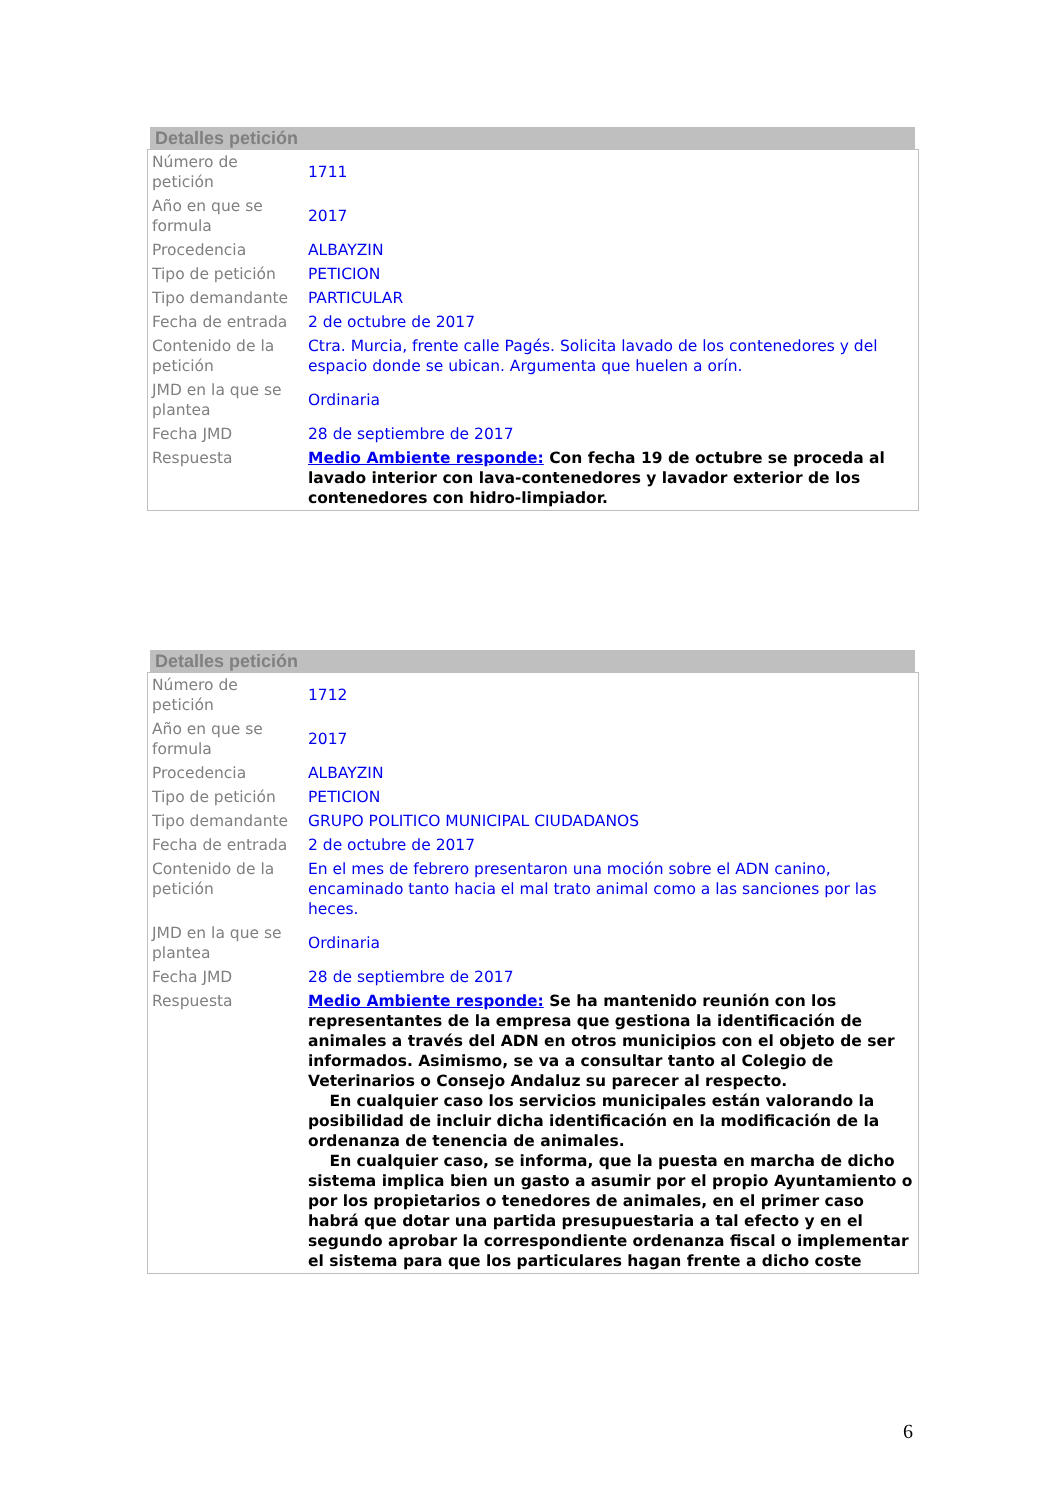Detalles petición
| Número de petición | 1711 |
| Año en que se formula | 2017 |
| Procedencia | ALBAYZIN |
| Tipo de petición | PETICION |
| Tipo demandante | PARTICULAR |
| Fecha de entrada | 2 de octubre de 2017 |
| Contenido de la petición | Ctra. Murcia, frente calle Pagés. Solicita lavado de los contenedores y del espacio donde se ubican. Argumenta que huelen a orín. |
| JMD en la que se plantea | Ordinaria |
| Fecha JMD | 28 de septiembre de 2017 |
| Respuesta | Medio Ambiente responde: Con fecha 19 de octubre se proceda al lavado interior con lava-contenedores y lavador exterior de los contenedores con hidro-limpiador. |
Detalles petición
| Número de petición | 1712 |
| Año en que se formula | 2017 |
| Procedencia | ALBAYZIN |
| Tipo de petición | PETICION |
| Tipo demandante | GRUPO POLITICO MUNICIPAL CIUDADANOS |
| Fecha de entrada | 2 de octubre de 2017 |
| Contenido de la petición | En el mes de febrero presentaron una moción sobre el ADN canino, encaminado tanto hacia el mal trato animal como a las sanciones por las heces. |
| JMD en la que se plantea | Ordinaria |
| Fecha JMD | 28 de septiembre de 2017 |
| Respuesta | Medio Ambiente responde: Se ha mantenido reunión con los representantes de la empresa que gestiona la identificación de animales a través del ADN en otros municipios con el objeto de ser informados. Asimismo, se va a consultar tanto al Colegio de Veterinarios o Consejo Andaluz su parecer al respecto. En cualquier caso los servicios municipales están valorando la posibilidad de incluir dicha identificación en la modificación de la ordenanza de tenencia de animales. En cualquier caso, se informa, que la puesta en marcha de dicho sistema implica bien un gasto a asumir por el propio Ayuntamiento o por los propietarios o tenedores de animales, en el primer caso habrá que dotar una partida presupuestaria a tal efecto y en el segundo aprobar la correspondiente ordenanza fiscal o implementar el sistema para que los particulares hagan frente a dicho coste |
6